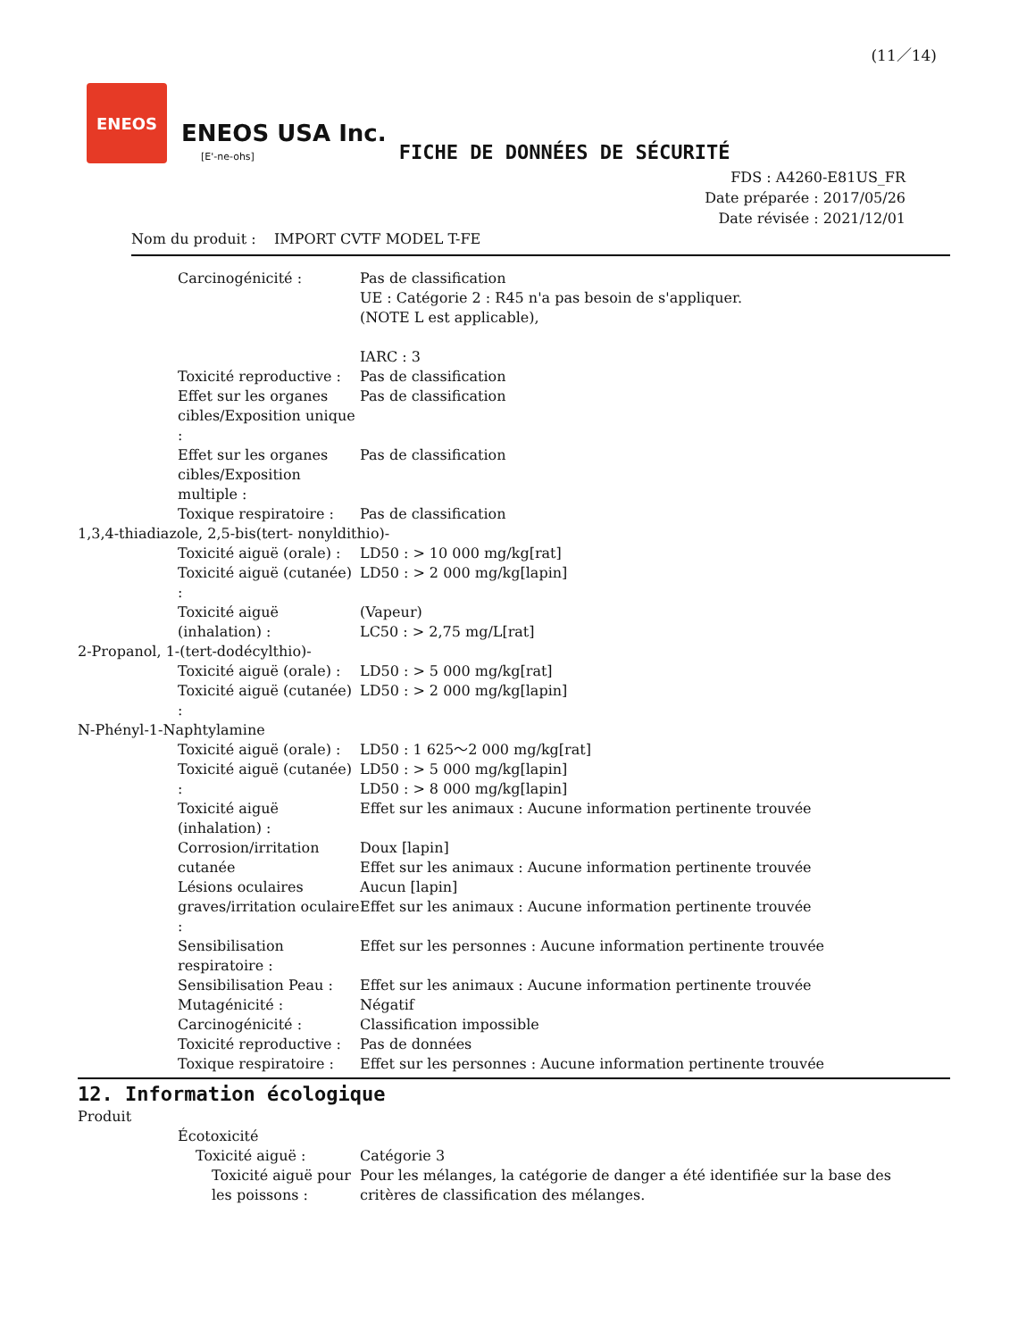(11／14)
ENEOS
ENEOS USA Inc.
[E'-ne-ohs]
FICHE DE DONNÉES DE SÉCURITÉ
FDS : A4260-E81US_FR
Date préparée : 2017/05/26
Date révisée : 2021/12/01
Nom du produit : IMPORT CVTF MODEL T-FE
Carcinogénicité : Pas de classification
UE : Catégorie 2 : R45 n'a pas besoin de s'appliquer.
(NOTE L est applicable),
IARC : 3
Toxicité reproductive : Pas de classification
Effet sur les organes cibles/Exposition unique :
Pas de classification
Effet sur les organes cibles/Exposition multiple :
Pas de classification
Toxique respiratoire : Pas de classification
1,3,4-thiadiazole, 2,5-bis(tert- nonyldithio)-
Toxicité aiguë (orale) : LD50 : > 10 000 mg/kg[rat]
Toxicité aiguë (cutanée) : LD50 : > 2 000 mg/kg[lapin]
Toxicité aiguë (inhalation) : (Vapeur)
LC50 : > 2,75 mg/L[rat]
2-Propanol, 1-(tert-dodécylthio)-
Toxicité aiguë (orale) : LD50 : > 5 000 mg/kg[rat]
Toxicité aiguë (cutanée) : LD50 : > 2 000 mg/kg[lapin]
N-Phényl-1-Naphtylamine
Toxicité aiguë (orale) : LD50 : 1 625～2 000 mg/kg[rat]
Toxicité aiguë (cutanée) : LD50 : > 5 000 mg/kg[lapin]
LD50 : > 8 000 mg/kg[lapin]
Toxicité aiguë (inhalation) : Effet sur les animaux : Aucune information pertinente trouvée
Corrosion/irritation cutanée Doux [lapin]
Effet sur les animaux : Aucune information pertinente trouvée
Lésions oculaires graves/irritation oculaire :
Aucun [lapin]
Effet sur les animaux : Aucune information pertinente trouvée
Sensibilisation respiratoire : Effet sur les personnes : Aucune information pertinente trouvée
Sensibilisation Peau : Effet sur les animaux : Aucune information pertinente trouvée
Mutagénicité : Négatif
Carcinogénicité : Classification impossible
Toxicité reproductive : Pas de données
Toxique respiratoire : Effet sur les personnes : Aucune information pertinente trouvée
12. Information écologique
Produit
Écotoxicité
Toxicité aiguë : Catégorie 3
Toxicité aiguë pour les poissons :
Pour les mélanges, la catégorie de danger a été identifiée sur la base des critères de classification des mélanges.